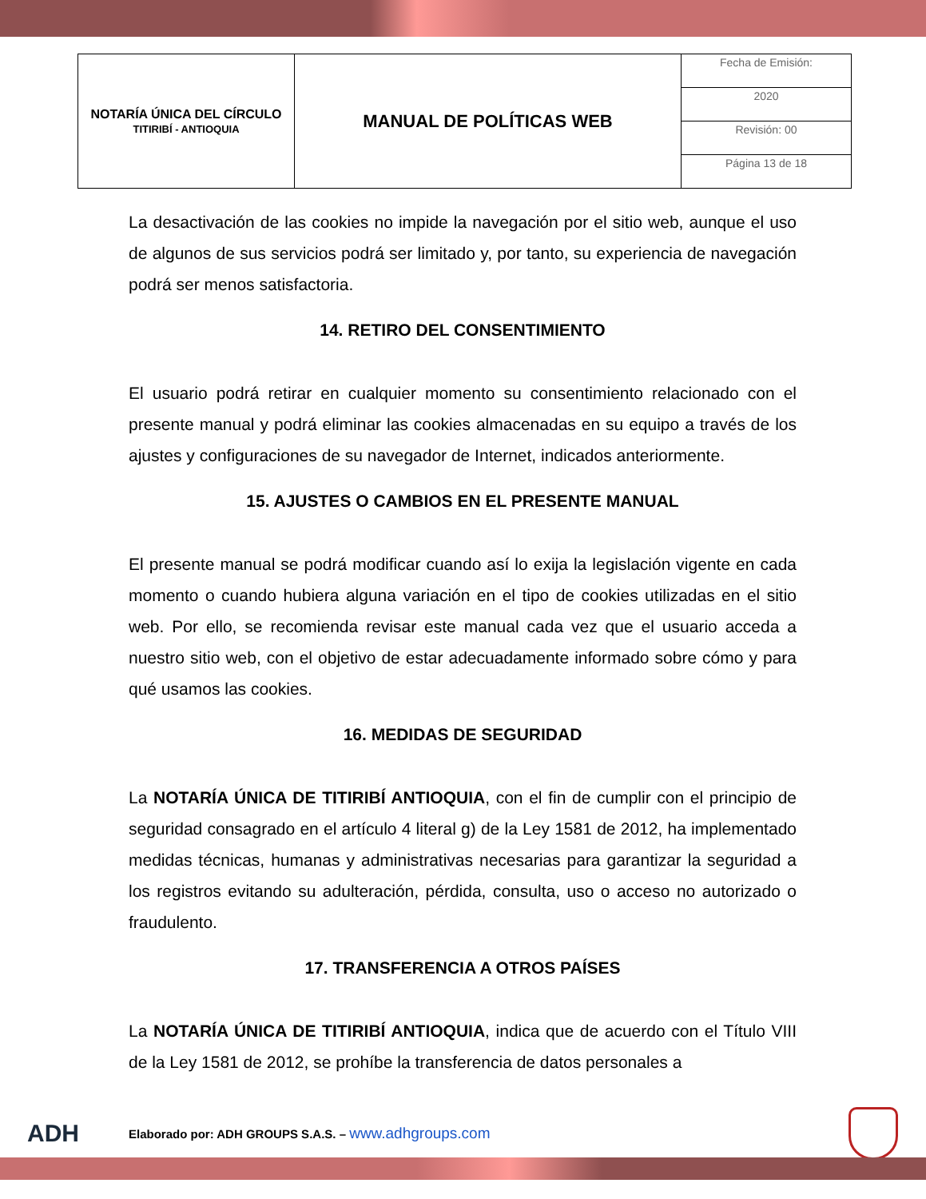| NOTARÍA ÚNICA DEL CÍRCULO TITIRIBÍ - ANTIOQUIA | MANUAL DE POLÍTICAS WEB | Fecha de Emisión: |
| | | 2020 |
| | | Revisión: 00 |
| | | Página 13 de 18 |
La desactivación de las cookies no impide la navegación por el sitio web, aunque el uso de algunos de sus servicios podrá ser limitado y, por tanto, su experiencia de navegación podrá ser menos satisfactoria.
14. RETIRO DEL CONSENTIMIENTO
El usuario podrá retirar en cualquier momento su consentimiento relacionado con el presente manual y podrá eliminar las cookies almacenadas en su equipo a través de los ajustes y configuraciones de su navegador de Internet, indicados anteriormente.
15. AJUSTES O CAMBIOS EN EL PRESENTE MANUAL
El presente manual se podrá modificar cuando así lo exija la legislación vigente en cada momento o cuando hubiera alguna variación en el tipo de cookies utilizadas en el sitio web. Por ello, se recomienda revisar este manual cada vez que el usuario acceda a nuestro sitio web, con el objetivo de estar adecuadamente informado sobre cómo y para qué usamos las cookies.
16. MEDIDAS DE SEGURIDAD
La NOTARÍA ÚNICA DE TITIRIBÍ ANTIOQUIA, con el fin de cumplir con el principio de seguridad consagrado en el artículo 4 literal g) de la Ley 1581 de 2012, ha implementado medidas técnicas, humanas y administrativas necesarias para garantizar la seguridad a los registros evitando su adulteración, pérdida, consulta, uso o acceso no autorizado o fraudulento.
17. TRANSFERENCIA A OTROS PAÍSES
La NOTARÍA ÚNICA DE TITIRIBÍ ANTIOQUIA, indica que de acuerdo con el Título VIII de la Ley 1581 de 2012, se prohíbe la transferencia de datos personales a
ADH Elaborado por: ADH GROUPS S.A.S. – www.adhgroups.com